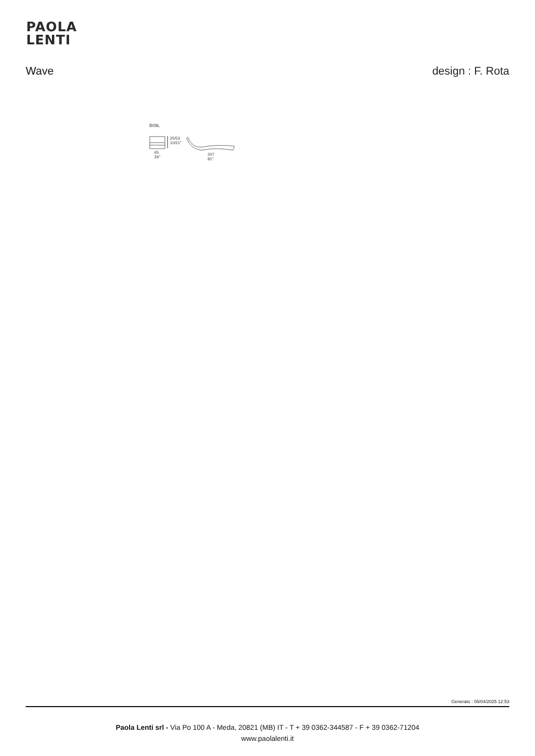PAOLA
LENTI
Wave design : F. Rota
B09L
65
26″
25/53
10/21″
207
81″
Generato : 05/04/2025 12:53
Paola Lenti srl - Via Po 100 A - Meda, 20821 (MB) IT - T + 39 0362-344587 - F + 39 0362-71204
www.paolalenti.it